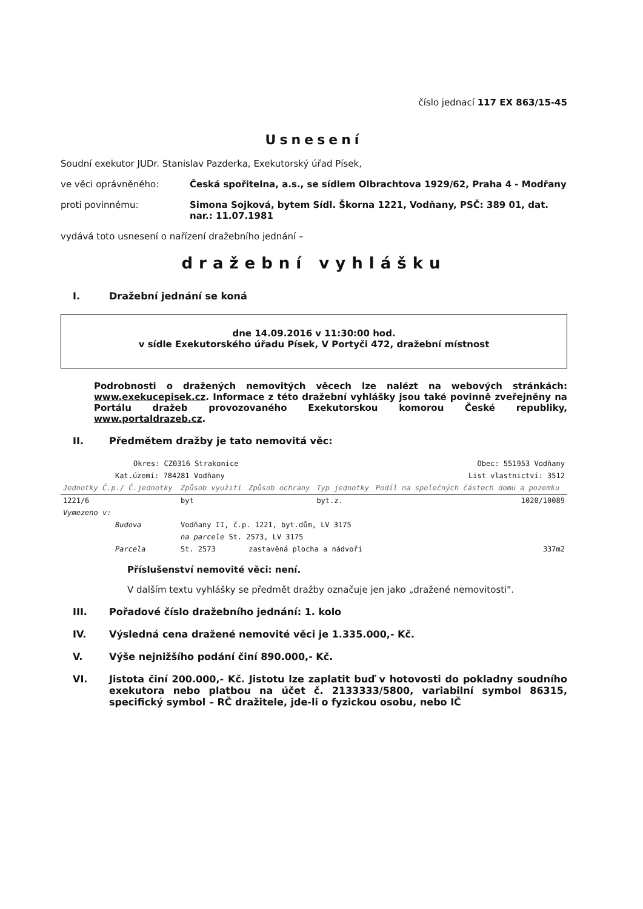číslo jednací 117 EX 863/15-45
Usnesení
Soudní exekutor JUDr. Stanislav Pazderka, Exekutorský úřad Písek,
ve věci oprávněného: Česká spořitelna, a.s., se sídlem Olbrachtova 1929/62, Praha 4 - Modřany
proti povinnému: Simona Sojková, bytem Sídl. Škorna 1221, Vodňany, PSČ: 389 01, dat. nar.: 11.07.1981
vydává toto usnesení o nařízení dražebního jednání –
dražební vyhlášku
I. Dražební jednání se koná
dne 14.09.2016 v 11:30:00 hod.
v sídle Exekutorského úřadu Písek, V Portyči 472, dražební místnost
Podrobnosti o dražených nemovitých věcech lze nalézt na webových stránkách: www.exekucepisek.cz. Informace z této dražební vyhlášky jsou také povinně zveřejněny na Portálu dražeb provozovaného Exekutorskou komorou České republiky, www.portaldrazeb.cz.
II. Předmětem dražby je tato nemovitá věc:
| Okres: CZ0316 Strakonice | | | Obec: 551953 Vodňany | |
| Kat.území: 784281 Vodňany | | | List vlastnictví: 3512 | |
| Jednotky Č.p./ Č.jednotky | Způsob využití | Způsob ochrany | Typ jednotky | Podíl na společných částech domu a pozemku |
| 1221/6 | byt | | byt.z. | 1020/10089 |
| Vymezeno v: | | | | |
| Budova | Vodňany II, č.p. 1221, byt.dům, LV 3175 | | | |
| | na parcele St. 2573, LV 3175 | | | |
| Parcela | St. 2573 | zastavěná plocha a nádvoří | | 337m2 |
Příslušenství nemovité věci: není.
V dalším textu vyhlášky se předmět dražby označuje jen jako „dražené nemovitosti".
III. Pořadové číslo dražebního jednání: 1. kolo
IV. Výsledná cena dražené nemovité věci je 1.335.000,- Kč.
V. Výše nejnižšího podání činí 890.000,- Kč.
VI. Jistota činí 200.000,- Kč. Jistotu lze zaplatit buď v hotovosti do pokladny soudního exekutora nebo platbou na účet č. 2133333/5800, variabilní symbol 86315, specifický symbol – RČ dražitele, jde-li o fyzickou osobu, nebo IČ